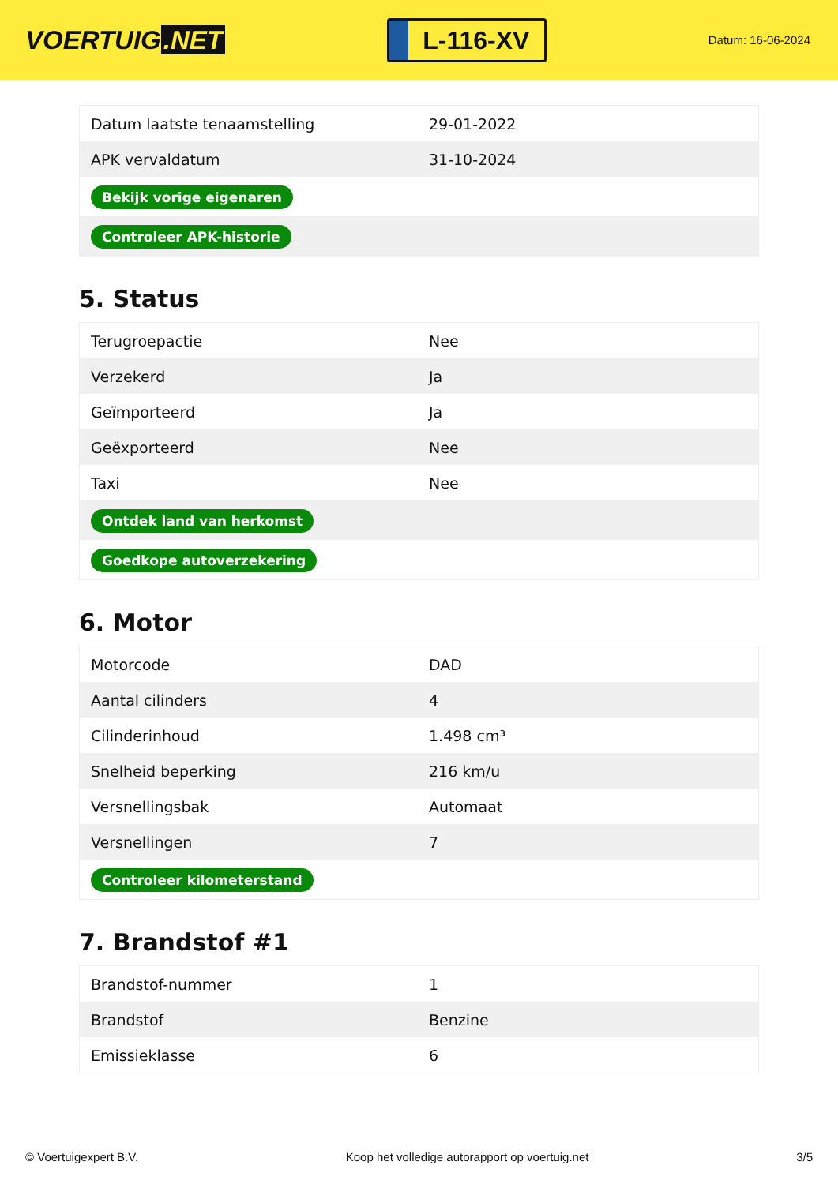VOERTUIG.NET
L-116-XV
Datum: 16-06-2024
| Datum laatste tenaamstelling | 29-01-2022 |
| APK vervaldatum | 31-10-2024 |
| Bekijk vorige eigenaren | |
| Controleer APK-historie | |
5. Status
| Terugroepactie | Nee |
| Verzekerd | Ja |
| Geïmporteerd | Ja |
| Geëxporteerd | Nee |
| Taxi | Nee |
| Ontdek land van herkomst | |
| Goedkope autoverzekering | |
6. Motor
| Motorcode | DAD |
| Aantal cilinders | 4 |
| Cilinderinhoud | 1.498 cm³ |
| Snelheid beperking | 216 km/u |
| Versnellingsbak | Automaat |
| Versnellingen | 7 |
| Controleer kilometerstand | |
7. Brandstof #1
| Brandstof-nummer | 1 |
| Brandstof | Benzine |
| Emissieklasse | 6 |
© Voertuigexpert B.V. Koop het volledige autorapport op voertuig.net 3/5